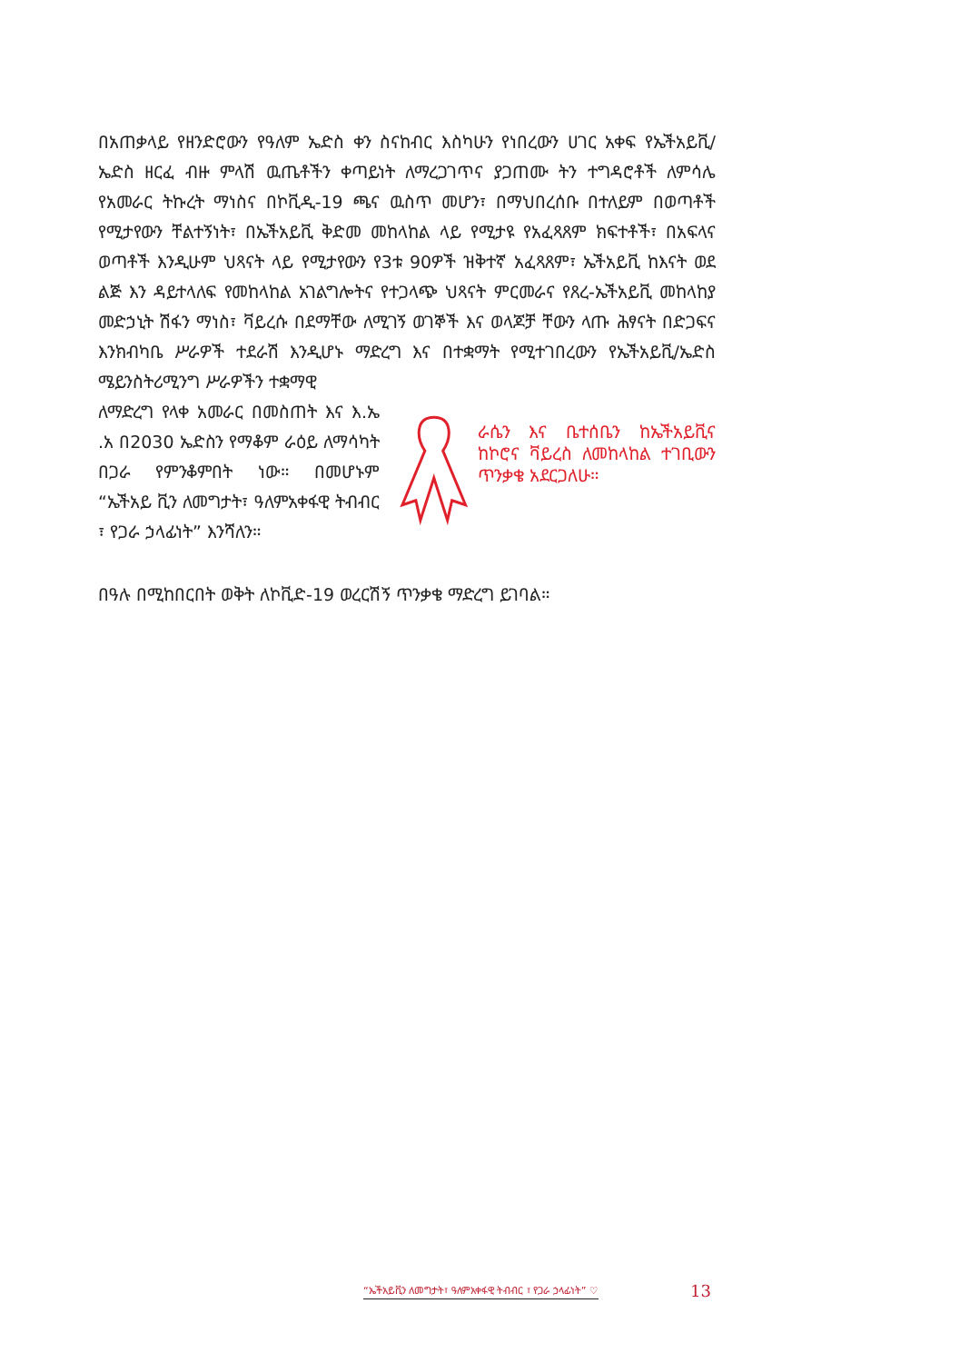በአጠቃላይ የዘንድሮውን የዓለም ኤድስ ቀን ስናከብር እስካሁን የነበረውን ሀገር አቀፍ የኤችአይቪ/ኤድስ ዘርፈ ብዙ ምላሽ ዉጤቶችን ቀጣይነት ለማረጋገጥና ያጋጠሙ ትን ተግዳሮቶች ለምሳሌ የአመራር ትኩረት ማነስና በኮቪዲ-19 ጫና ዉስጥ መሆን፣ በማህበረሰቡ በተለይም በወጣቶች የሚታየውን ቸልተኝነት፣ በኤችአይቪ ቅድመ መከላከል ላይ የሚታዩ የአፈጻጸም ክፍተቶች፣ በአፍላና ወጣቶች እንዲሁም ህጻናት ላይ የሚታየውን የ3ቱ 90ዎች ዝቅተኛ አፈጻጸም፣ ኤችአይቪ ከእናት ወደ ልጅ እን ዳይተላለፍ የመከላከል አገልግሎትና የተጋላጭ ህጻናት ምርመራና የጸረ-ኤችአይቪ መከላከያ መድኃኒት ሽፋን ማነስ፣ ቫይረሱ በደማቸው ለሚገኝ ወገኞች እና ወላጆቻ ቸውን ላጡ ሕፃናት በድጋፍና እንክብካቤ ሥራዎች ተደራሽ እንዲሆኑ ማድረግ እና በተቋማት የሚተገበረውን የኤችአይቪ/ኤድስ ሜይንስትሪሚንግ ሥራዎችን ተቋማዊ
ለማድረግ የላቀ አመራር በመስጠት እና እ.ኤ .አ በ2030 ኤድስን የማቆም ራዕይ ለማሳካት በጋራ የምንቆምበት ነው። በመሆኑም “ኤችአይ ቪን ለመግታት፣ ዓለምአቀፋዊ ትብብር ፣ የጋራ ኃላፊነት” እንሻለን።
ራሴን እና ቤተሰቤን ከኤችአይቪና ከኮሮና ቫይረስ ለመከላከል ተገቢውን ጥንቃቄ አደርጋለሁ።
በዓሉ በሚከበርበት ወቅት ለኮቪድ-19 ወረርሽኝ ጥንቃቄ ማድረግ ይገባል።
“ኤችአይቪን ለመግታት፣ ዓለምአቀፋዊ ትብብር ፣ የጋራ ኃላፊነት” ♡
13